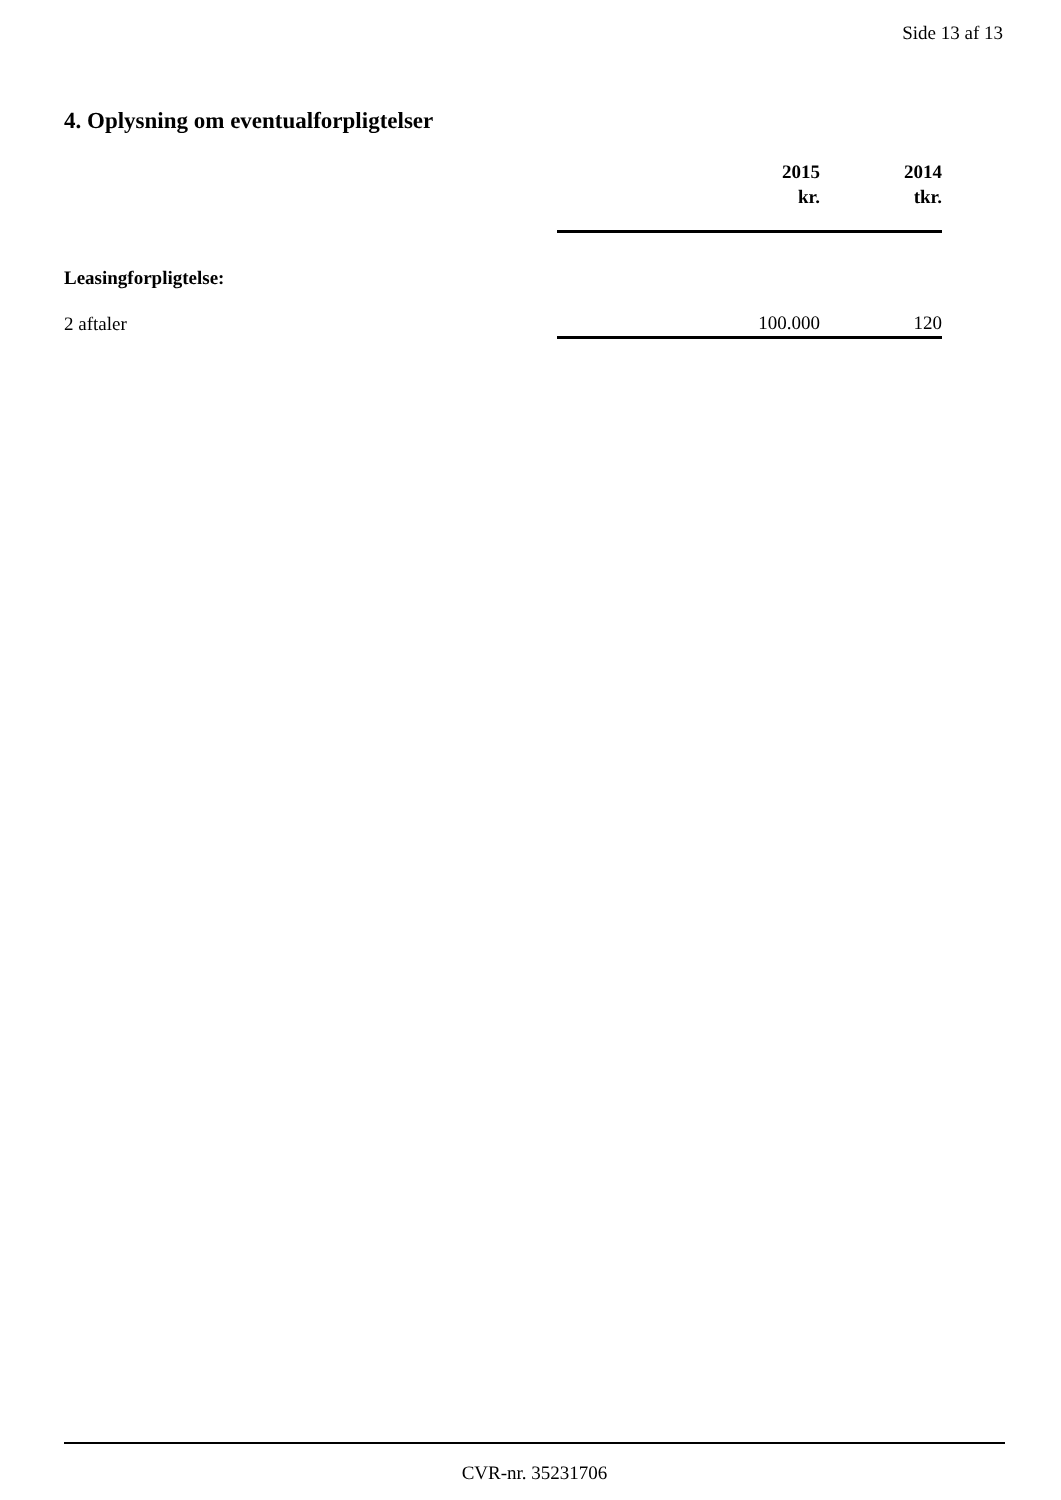Side 13 af 13
4. Oplysning om eventualforpligtelser
| | 2015 | 2014 |
| --- | --- | --- |
| | kr. | tkr. |
| Leasingforpligtelse: | | |
| 2 aftaler | 100.000 | 120 |
CVR-nr. 35231706